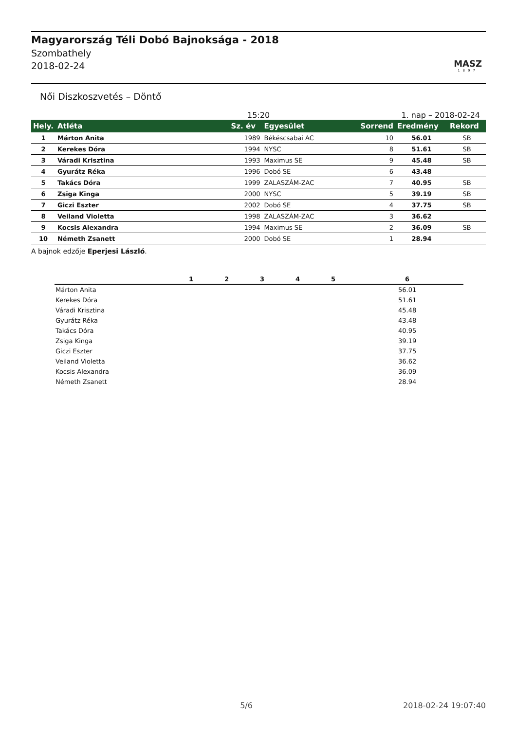Magyarország Téli Dobó Bajnoksága - 2018
Szombathely
2018-02-24
MASZ
1897
Női Diszkoszvetés – Döntő
15:20 1. nap – 2018-02-24
| Hely. | Atléta | Sz. év | Egyesület | Sorrend | Eredmény | Rekord |
| --- | --- | --- | --- | --- | --- | --- |
| 1 | Márton Anita | 1989 | Békéscsabai AC | 10 | 56.01 | SB |
| 2 | Kerekes Dóra | 1994 | NYSC | 8 | 51.61 | SB |
| 3 | Váradi Krisztina | 1993 | Maximus SE | 9 | 45.48 | SB |
| 4 | Gyurátz Réka | 1996 | Dobó SE | 6 | 43.48 | |
| 5 | Takács Dóra | 1999 | ZALASZÁM-ZAC | 7 | 40.95 | SB |
| 6 | Zsiga Kinga | 2000 | NYSC | 5 | 39.19 | SB |
| 7 | Giczi Eszter | 2002 | Dobó SE | 4 | 37.75 | SB |
| 8 | Veiland Violetta | 1998 | ZALASZÁM-ZAC | 3 | 36.62 | |
| 9 | Kocsis Alexandra | 1994 | Maximus SE | 2 | 36.09 | SB |
| 10 | Németh Zsanett | 2000 | Dobó SE | 1 | 28.94 | |
A bajnok edzője Eperjesi László.
| | 1 | 2 | 3 | 4 | 5 | 6 |
| --- | --- | --- | --- | --- | --- | --- |
| Márton Anita | | | | | | 56.01 |
| Kerekes Dóra | | | | | | 51.61 |
| Váradi Krisztina | | | | | | 45.48 |
| Gyurátz Réka | | | | | | 43.48 |
| Takács Dóra | | | | | | 40.95 |
| Zsiga Kinga | | | | | | 39.19 |
| Giczi Eszter | | | | | | 37.75 |
| Veiland Violetta | | | | | | 36.62 |
| Kocsis Alexandra | | | | | | 36.09 |
| Németh Zsanett | | | | | | 28.94 |
5/6 2018-02-24 19:07:40